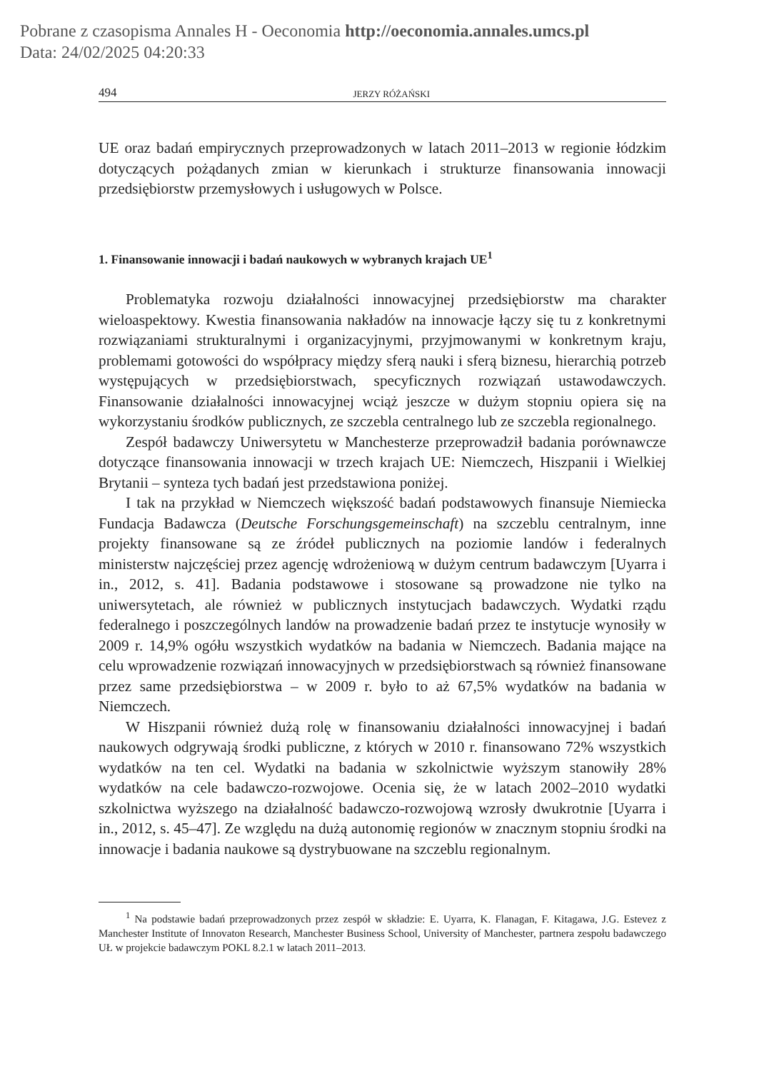Pobrane z czasopisma Annales H - Oeconomia http://oeconomia.annales.umcs.pl
Data: 24/02/2025 04:20:33
494 JERZY RÓŻAŃSKI
UE oraz badań empirycznych przeprowadzonych w latach 2011–2013 w regionie łódzkim dotyczących pożądanych zmian w kierunkach i strukturze finansowania innowacji przedsiębiorstw przemysłowych i usługowych w Polsce.
1. Finansowanie innowacji i badań naukowych w wybranych krajach UE<sup>1</sup>
Problematyka rozwoju działalności innowacyjnej przedsiębiorstw ma charakter wieloaspektowy. Kwestia finansowania nakładów na innowacje łączy się tu z konkretnymi rozwiązaniami strukturalnymi i organizacyjnymi, przyjmowanymi w konkretnym kraju, problemami gotowości do współpracy między sferą nauki i sferą biznesu, hierarchią potrzeb występujących w przedsiębiorstwach, specyficznych rozwiązań ustawodawczych. Finansowanie działalności innowacyjnej wciąż jeszcze w dużym stopniu opiera się na wykorzystaniu środków publicznych, ze szczebla centralnego lub ze szczebla regionalnego.
Zespół badawczy Uniwersytetu w Manchesterze przeprowadził badania porównawcze dotyczące finansowania innowacji w trzech krajach UE: Niemczech, Hiszpanii i Wielkiej Brytanii – synteza tych badań jest przedstawiona poniżej.
I tak na przykład w Niemczech większość badań podstawowych finansuje Niemiecka Fundacja Badawcza (Deutsche Forschungsgemeinschaft) na szczeblu centralnym, inne projekty finansowane są ze źródeł publicznych na poziomie landów i federalnych ministerstw najczęściej przez agencję wdrożeniową w dużym centrum badawczym [Uyarra i in., 2012, s. 41]. Badania podstawowe i stosowane są prowadzone nie tylko na uniwersytetach, ale również w publicznych instytucjach badawczych. Wydatki rządu federalnego i poszczególnych landów na prowadzenie badań przez te instytucje wynosiły w 2009 r. 14,9% ogółu wszystkich wydatków na badania w Niemczech. Badania mające na celu wprowadzenie rozwiązań innowacyjnych w przedsiębiorstwach są również finansowane przez same przedsiębiorstwa – w 2009 r. było to aż 67,5% wydatków na badania w Niemczech.
W Hiszpanii również dużą rolę w finansowaniu działalności innowacyjnej i badań naukowych odgrywają środki publiczne, z których w 2010 r. finansowano 72% wszystkich wydatków na ten cel. Wydatki na badania w szkolnictwie wyższym stanowiły 28% wydatków na cele badawczo-rozwojowe. Ocenia się, że w latach 2002–2010 wydatki szkolnictwa wyższego na działalność badawczo-rozwojową wzrosły dwukrotnie [Uyarra i in., 2012, s. 45–47]. Ze względu na dużą autonomię regionów w znacznym stopniu środki na innowacje i badania naukowe są dystrybuowane na szczeblu regionalnym.
<sup>1</sup> Na podstawie badań przeprowadzonych przez zespół w składzie: E. Uyarra, K. Flanagan, F. Kitagawa, J.G. Estevez z Manchester Institute of Innovaton Research, Manchester Business School, University of Manchester, partnera zespołu badawczego UŁ w projekcie badawczym POKL 8.2.1 w latach 2011–2013.